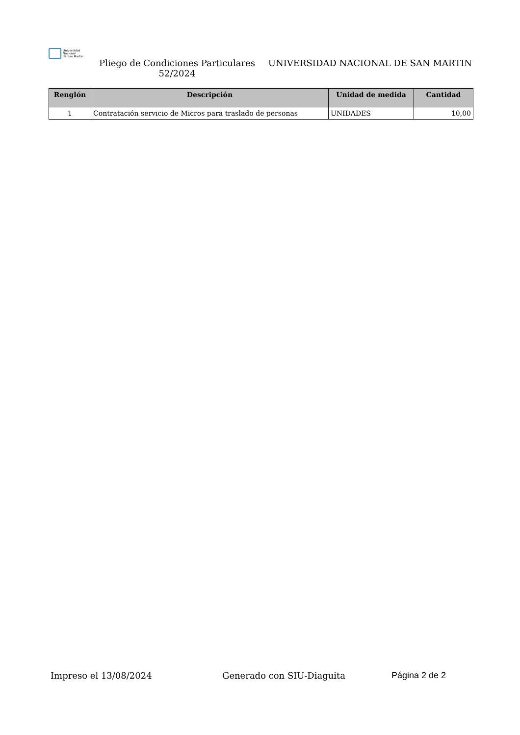Universidad
Nacional
de San Martín
Pliego de Condiciones Particulares 52/2024
UNIVERSIDAD NACIONAL DE SAN MARTIN
| Renglón | Descripción | Unidad de medida | Cantidad |
| --- | --- | --- | --- |
| 1 | Contratación servicio de Micros para traslado de personas | UNIDADES | 10,00 |
Impreso el 13/08/2024 Generado con SIU-Diaguita Página 2 de 2